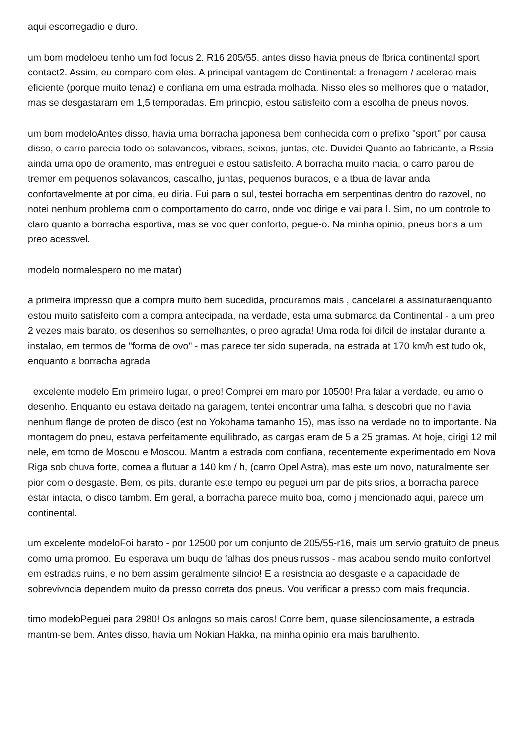aqui escorregadio e duro.
um bom modeloeu tenho um fod focus 2. R16 205/55. antes disso havia pneus de fbrica continental sport contact2. Assim, eu comparo com eles. A principal vantagem do Continental: a frenagem / acelerao mais eficiente (porque muito tenaz) e confiana em uma estrada molhada. Nisso eles so melhores que o matador, mas se desgastaram em 1,5 temporadas. Em princpio, estou satisfeito com a escolha de pneus novos.
um bom modeloAntes disso, havia uma borracha japonesa bem conhecida com o prefixo "sport" por causa disso, o carro parecia todo os solavancos, vibraes, seixos, juntas, etc. Duvidei Quanto ao fabricante, a Rssia ainda uma opo de oramento, mas entreguei e estou satisfeito. A borracha muito macia, o carro parou de tremer em pequenos solavancos, cascalho, juntas, pequenos buracos, e a tbua de lavar anda confortavelmente at por cima, eu diria. Fui para o sul, testei borracha em serpentinas dentro do razovel, no notei nenhum problema com o comportamento do carro, onde voc dirige e vai para l. Sim, no um controle to claro quanto a borracha esportiva, mas se voc quer conforto, pegue-o. Na minha opinio, pneus bons a um preo acessvel.
modelo normalespero no me matar)
a primeira impresso que a compra muito bem sucedida, procuramos mais , cancelarei a assinaturaenquanto estou muito satisfeito com a compra antecipada, na verdade, esta uma submarca da Continental - a um preo 2 vezes mais barato, os desenhos so semelhantes, o preo agrada! Uma roda foi difcil de instalar durante a instalao, em termos de "forma de ovo" - mas parece ter sido superada, na estrada at 170 km/h est tudo ok, enquanto a borracha agrada
excelente modelo Em primeiro lugar, o preo! Comprei em maro por 10500! Pra falar a verdade, eu amo o desenho. Enquanto eu estava deitado na garagem, tentei encontrar uma falha, s descobri que no havia nenhum flange de proteo de disco (est no Yokohama tamanho 15), mas isso na verdade no to importante. Na montagem do pneu, estava perfeitamente equilibrado, as cargas eram de 5 a 25 gramas. At hoje, dirigi 12 mil nele, em torno de Moscou e Moscou. Mantm a estrada com confiana, recentemente experimentado em Nova Riga sob chuva forte, comea a flutuar a 140 km / h, (carro Opel Astra), mas este um novo, naturalmente ser pior com o desgaste. Bem, os pits, durante este tempo eu peguei um par de pits srios, a borracha parece estar intacta, o disco tambm. Em geral, a borracha parece muito boa, como j mencionado aqui, parece um continental.
um excelente modeloFoi barato - por 12500 por um conjunto de 205/55-r16, mais um servio gratuito de pneus como uma promoo. Eu esperava um buqu de falhas dos pneus russos - mas acabou sendo muito confortvel em estradas ruins, e no bem assim geralmente silncio! E a resistncia ao desgaste e a capacidade de sobrevivncia dependem muito da presso correta dos pneus. Vou verificar a presso com mais frequncia.
timo modeloPeguei para 2980! Os anlogos so mais caros! Corre bem, quase silenciosamente, a estrada mantm-se bem. Antes disso, havia um Nokian Hakka, na minha opinio era mais barulhento.